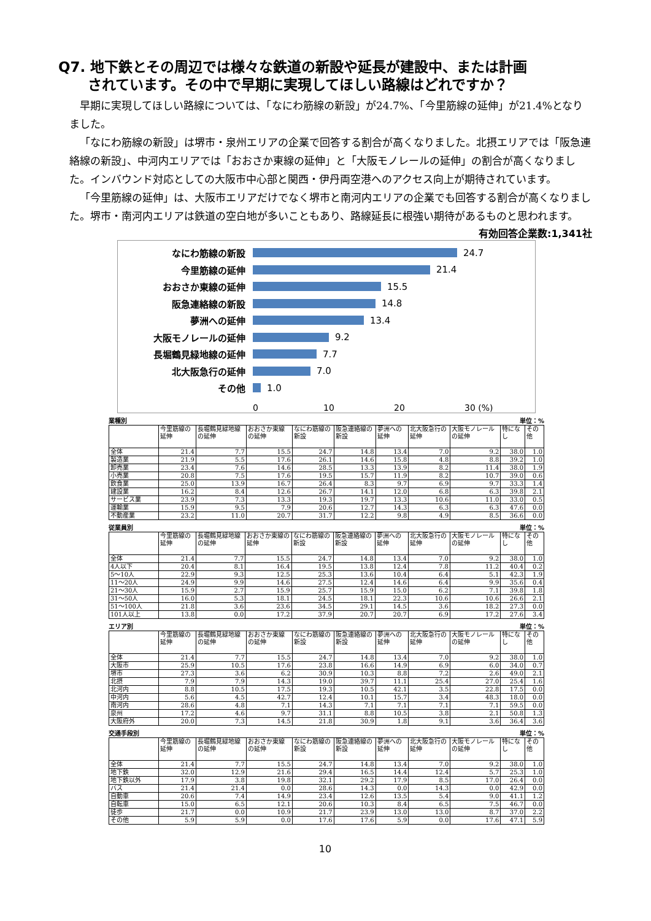Q7. 地下鉄とその周辺では様々な鉄道の新設や延長が建設中、または計画
されています。その中で早期に実現してほしい路線はどれですか？
早期に実現してほしい路線については、「なにわ筋線の新設」が24.7%、「今里筋線の延伸」が21.4%となりました。
「なにわ筋線の新設」は堺市・泉州エリアの企業で回答する割合が高くなりました。北摂エリアでは「阪急連絡線の新設」、中河内エリアでは「おおさか東線の延伸」と「大阪モノレールの延伸」の割合が高くなりました。インバウンド対応としての大阪市中心部と関西・伊丹両空港へのアクセス向上が期待されています。
「今里筋線の延伸」は、大阪市エリアだけでなく堺市と南河内エリアの企業でも回答する割合が高くなりました。堺市・南河内エリアは鉄道の空白地が多いこともあり、路線延長に根強い期待があるものと思われます。
有効回答企業数:1,341社
なにわ筋線の新設 24.7
今里筋線の延伸 21.4
おおさか東線の延伸 15.5
阪急連絡線の新設 14.8
夢洲への延伸 13.4
大阪モノレールの延伸 9.2
長堀鶴見緑地線の延伸 7.7
北大阪急行の延伸 7.0
その他 1.0
0 10 20 30 (%)
業種別 単位：%
| | 今里筋線の延伸 | 長堀鶴見緑地線の延伸 | おおさか東線の延伸 | なにわ筋線の新設 | 阪急連絡線の新設 | 夢洲への延伸 | 北大阪急行の延伸 | 大阪モノレールの延伸 | 特になし | その他 |
| --- | --- | --- | --- | --- | --- | --- | --- | --- | --- | --- |
| 全体 | 21.4 | 7.7 | 15.5 | 24.7 | 14.8 | 13.4 | 7.0 | 9.2 | 38.0 | 1.0 |
| 製造業 | 21.9 | 5.5 | 17.6 | 26.1 | 14.6 | 15.8 | 4.8 | 8.8 | 39.2 | 1.0 |
| 卸売業 | 23.4 | 7.6 | 14.6 | 28.5 | 13.3 | 13.9 | 8.2 | 11.4 | 38.0 | 1.9 |
| 小売業 | 20.8 | 7.5 | 17.6 | 19.5 | 15.7 | 11.9 | 8.2 | 10.7 | 39.0 | 0.6 |
| 飲食業 | 25.0 | 13.9 | 16.7 | 26.4 | 8.3 | 9.7 | 6.9 | 9.7 | 33.3 | 1.4 |
| 建設業 | 16.2 | 8.4 | 12.6 | 26.7 | 14.1 | 12.0 | 6.8 | 6.3 | 39.8 | 2.1 |
| サービス業 | 23.9 | 7.3 | 13.3 | 19.3 | 19.7 | 13.3 | 10.6 | 11.0 | 33.0 | 0.5 |
| 運輸業 | 15.9 | 9.5 | 7.9 | 20.6 | 12.7 | 14.3 | 6.3 | 6.3 | 47.6 | 0.0 |
| 不動産業 | 23.2 | 11.0 | 20.7 | 31.7 | 12.2 | 9.8 | 4.9 | 8.5 | 36.6 | 0.0 |
従業員別 単位：%
| | 今里筋線の延伸 | 長堀鶴見緑地線の延伸 | おおさか東線の延伸 | なにわ筋線の新設 | 阪急連絡線の新設 | 夢洲への延伸 | 北大阪急行の延伸 | 大阪モノレールの延伸 | 特になし | その他 |
| --- | --- | --- | --- | --- | --- | --- | --- | --- | --- | --- |
| 全体 | 21.4 | 7.7 | 15.5 | 24.7 | 14.8 | 13.4 | 7.0 | 9.2 | 38.0 | 1.0 |
| 4人以下 | 20.4 | 8.1 | 16.4 | 19.5 | 13.8 | 12.4 | 7.8 | 11.2 | 40.4 | 0.2 |
| 5～10人 | 22.9 | 9.3 | 12.5 | 25.3 | 13.6 | 10.4 | 6.4 | 5.1 | 42.3 | 1.9 |
| 11～20人 | 24.9 | 9.9 | 14.6 | 27.5 | 12.4 | 14.6 | 6.4 | 9.9 | 35.6 | 0.4 |
| 21～30人 | 15.9 | 2.7 | 15.9 | 25.7 | 15.9 | 15.0 | 6.2 | 7.1 | 39.8 | 1.8 |
| 31～50人 | 16.0 | 5.3 | 18.1 | 24.5 | 18.1 | 22.3 | 10.6 | 10.6 | 26.6 | 2.1 |
| 51～100人 | 21.8 | 3.6 | 23.6 | 34.5 | 29.1 | 14.5 | 3.6 | 18.2 | 27.3 | 0.0 |
| 101人以上 | 13.8 | 0.0 | 17.2 | 37.9 | 20.7 | 20.7 | 6.9 | 17.2 | 27.6 | 3.4 |
エリア別 単位：%
| | 今里筋線の延伸 | 長堀鶴見緑地線の延伸 | おおさか東線の延伸 | なにわ筋線の新設 | 阪急連絡線の新設 | 夢洲への延伸 | 北大阪急行の延伸 | 大阪モノレールの延伸 | 特になし | その他 |
| --- | --- | --- | --- | --- | --- | --- | --- | --- | --- | --- |
| 全体 | 21.4 | 7.7 | 15.5 | 24.7 | 14.8 | 13.4 | 7.0 | 9.2 | 38.0 | 1.0 |
| 大阪市 | 25.9 | 10.5 | 17.6 | 23.8 | 16.6 | 14.9 | 6.9 | 6.0 | 34.0 | 0.7 |
| 堺市 | 27.3 | 3.6 | 6.2 | 30.9 | 10.3 | 8.8 | 7.2 | 2.6 | 49.0 | 2.1 |
| 北摂 | 7.9 | 7.9 | 14.3 | 19.0 | 39.7 | 11.1 | 25.4 | 27.0 | 25.4 | 1.6 |
| 北河内 | 8.8 | 10.5 | 17.5 | 19.3 | 10.5 | 42.1 | 3.5 | 22.8 | 17.5 | 0.0 |
| 中河内 | 5.6 | 4.5 | 42.7 | 12.4 | 10.1 | 15.7 | 3.4 | 48.3 | 18.0 | 0.0 |
| 南河内 | 28.6 | 4.8 | 7.1 | 14.3 | 7.1 | 7.1 | 7.1 | 7.1 | 59.5 | 0.0 |
| 泉州 | 17.2 | 4.6 | 9.7 | 31.1 | 8.8 | 10.5 | 3.8 | 2.1 | 50.8 | 1.3 |
| 大阪府外 | 20.0 | 7.3 | 14.5 | 21.8 | 30.9 | 1.8 | 9.1 | 3.6 | 36.4 | 3.6 |
交通手段別 単位：%
| | 今里筋線の延伸 | 長堀鶴見緑地線の延伸 | おおさか東線の延伸 | なにわ筋線の新設 | 阪急連絡線の新設 | 夢洲への延伸 | 北大阪急行の延伸 | 大阪モノレールの延伸 | 特になし | その他 |
| --- | --- | --- | --- | --- | --- | --- | --- | --- | --- | --- |
| 全体 | 21.4 | 7.7 | 15.5 | 24.7 | 14.8 | 13.4 | 7.0 | 9.2 | 38.0 | 1.0 |
| 地下鉄 | 32.0 | 12.9 | 21.6 | 29.4 | 16.5 | 14.4 | 12.4 | 5.7 | 25.3 | 1.0 |
| 地下鉄以外 | 17.9 | 3.8 | 19.8 | 32.1 | 29.2 | 17.9 | 8.5 | 17.0 | 26.4 | 0.0 |
| バス | 21.4 | 21.4 | 0.0 | 28.6 | 14.3 | 0.0 | 14.3 | 0.0 | 42.9 | 0.0 |
| 自動車 | 20.6 | 7.4 | 14.9 | 23.4 | 12.6 | 13.5 | 5.4 | 9.0 | 41.1 | 1.2 |
| 自転車 | 15.0 | 6.5 | 12.1 | 20.6 | 10.3 | 8.4 | 6.5 | 7.5 | 46.7 | 0.0 |
| 徒歩 | 21.7 | 0.0 | 10.9 | 21.7 | 23.9 | 13.0 | 13.0 | 8.7 | 37.0 | 2.2 |
| その他 | 5.9 | 5.9 | 0.0 | 17.6 | 17.6 | 5.9 | 0.0 | 17.6 | 47.1 | 5.9 |
10